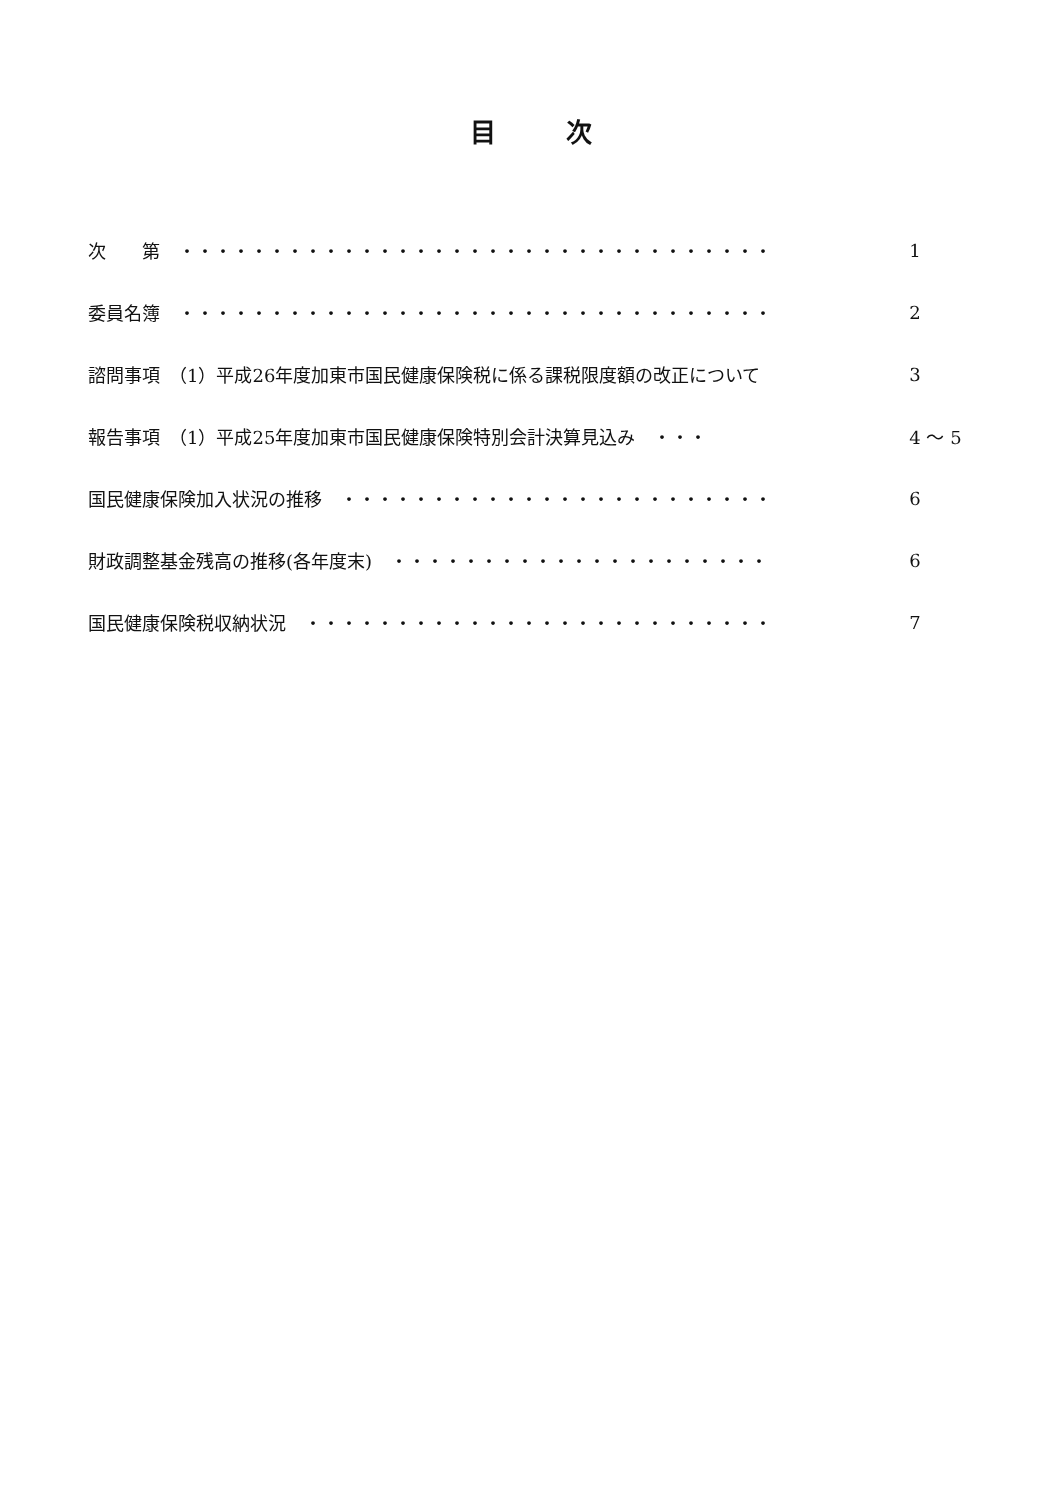目次
次　　第　・・・・・・・・・・・・・・・・・・・・・・・・・・・・・・・・・ 1
委員名簿　・・・・・・・・・・・・・・・・・・・・・・・・・・・・・・・・・ 2
諮問事項　（1）平成26年度加東市国民健康保険税に係る課税限度額の改正について 3
報告事項　（1）平成25年度加東市国民健康保険特別会計決算見込み　・・・ 4 ～ 5
国民健康保険加入状況の推移　・・・・・・・・・・・・・・・・・・・・・・・・ 6
財政調整基金残高の推移(各年度末)　・・・・・・・・・・・・・・・・・・・・・ 6
国民健康保険税収納状況　・・・・・・・・・・・・・・・・・・・・・・・・・・ 7